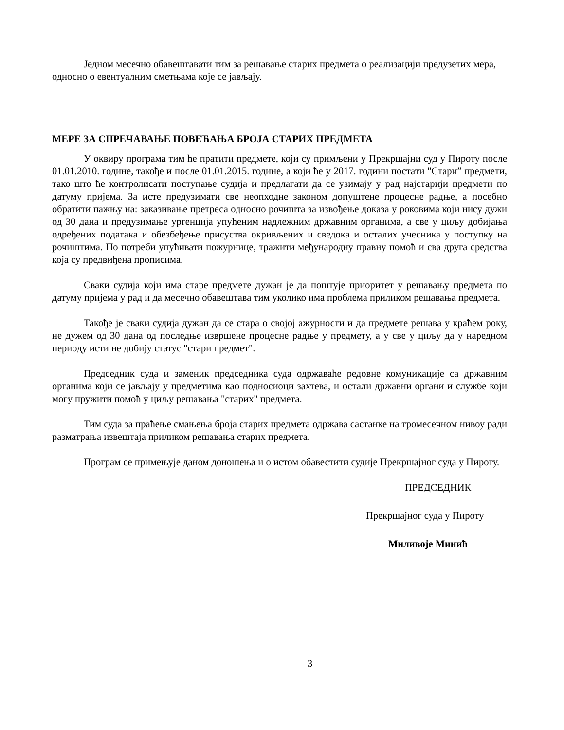Једном месечно обавештавати тим за решавање старих предмета о реализацији предузетих мера, односно о евентуалним сметњама које се јављају.
МЕРЕ ЗА СПРЕЧАВАЊЕ ПОВЕЋАЊА БРОЈА СТАРИХ ПРЕДМЕТА
У оквиру програма тим ће пратити предмете, који су примљени у Прекршајни суд у Пироту после 01.01.2010. године, такође и после 01.01.2015. године, а који ће у 2017. години постати "Стари” предмети, тако што ће контролисати поступање судија и предлагати да се узимају у рад најстарији предмети по датуму пријема. За исте предузимати све неопходне законом допуштене процесне радње, а посебно обратити пажњу на: заказивање претреса односно рочишта за извођење доказа у роковима који нису дужи од 30 дана и предузимање ургенција упућеним надлежним државним органима, а све у циљу добијања одређених података и обезбеђење присуства окривљених и сведока и осталих учесника у поступку на рочиштима. По потреби упућивати пожурнице, тражити међународну правну помоћ и сва друга средства која су предвиђена прописима.
Сваки судија који има старе предмете дужан је да поштује приоритет у решавању предмета по датуму пријема у рад и да месечно обавештава тим уколико има проблема приликом решавања предмета.
Такође је сваки судија дужан да се стара о својој ажурности и да предмете решава у краћем року, не дужем од 30 дана од последње извршене процесне радње у предмету, а у све у циљу да у наредном периоду исти не добију статус "стари предмет".
Председник суда и заменик председника суда одржаваће редовне комуникације са државним органима који се јављају у предметима као подносиоци захтева, и остали државни органи и службе који могу пружити помоћ у циљу решавања "старих" предмета.
Тим суда за праћење смањења броја старих предмета одржава састанке на тромесечном нивоу ради разматрања извештаја приликом решавања старих предмета.
Програм се примењује даном доношења и о истом обавестити судије Прекршајног суда у Пироту.
ПРЕДСЕДНИК
Прекршајног суда у Пироту
Миливоје Минић
3